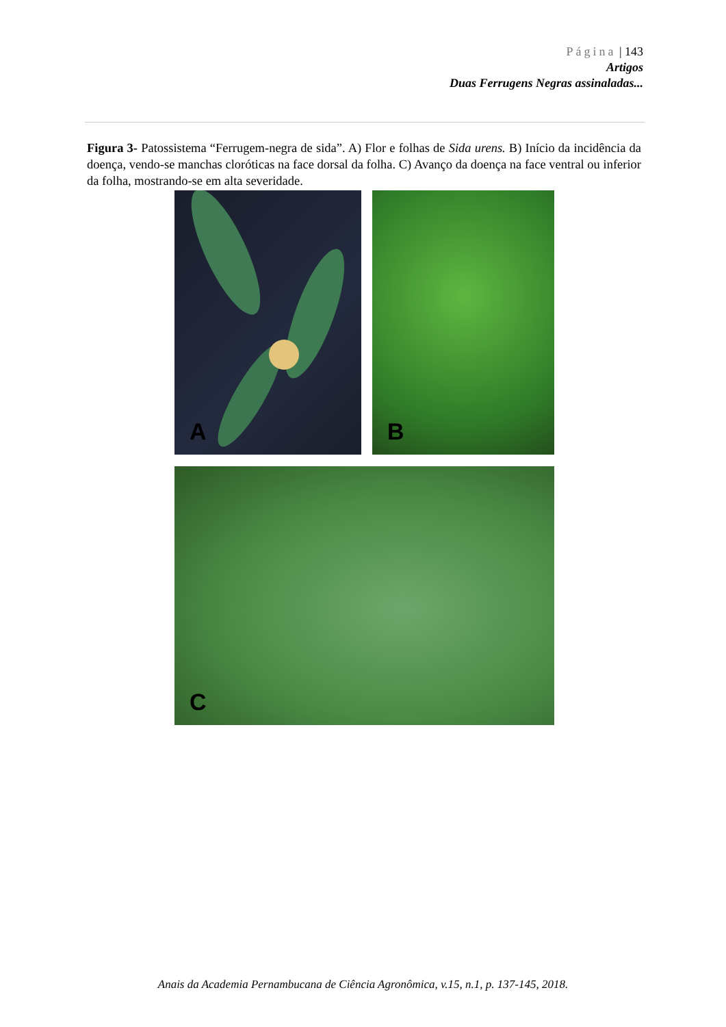Página | 143
Artigos
Duas Ferrugens Negras assinaladas...
Figura 3- Patossistema “Ferrugem-negra de sida”. A) Flor e folhas de Sida urens. B) Início da incidência da doença, vendo-se manchas cloróticas na face dorsal da folha. C) Avanço da doença na face ventral ou inferior da folha, mostrando-se em alta severidade.
A
B
C
Anais da Academia Pernambucana de Ciência Agronômica, v.15, n.1, p. 137-145, 2018.